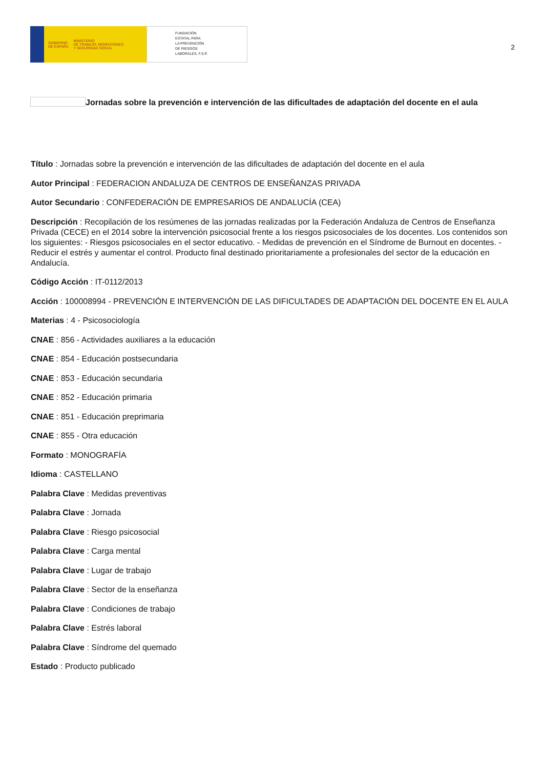GOBIERNO
DE ESPAÑA MINISTERIO
DE TRABAJO, MIGRACIONES
Y SEGURIDAD SOCIAL
FUNDACIÓN
ESTATAL PARA
LA PREVENCIÓN
DE RIESGOS
LABORALES, F.S.P.
2
Jornadas sobre la prevención e intervención de las dificultades de adaptación del docente en el aula
Título : Jornadas sobre la prevención e intervención de las dificultades de adaptación del docente en el aula
Autor Principal : FEDERACION ANDALUZA DE CENTROS DE ENSEÑANZAS PRIVADA
Autor Secundario : CONFEDERACIÓN DE EMPRESARIOS DE ANDALUCÍA (CEA)
Descripción : Recopilación de los resúmenes de las jornadas realizadas por la Federación Andaluza de Centros de Enseñanza Privada (CECE) en el 2014 sobre la intervención psicosocial frente a los riesgos psicosociales de los docentes. Los contenidos son los siguientes: - Riesgos psicosociales en el sector educativo. - Medidas de prevención en el Síndrome de Burnout en docentes. -Reducir el estrés y aumentar el control. Producto final destinado prioritariamente a profesionales del sector de la educación en Andalucía.
Código Acción : IT-0112/2013
Acción : 100008994 - PREVENCIÓN E INTERVENCIÓN DE LAS DIFICULTADES DE ADAPTACIÓN DEL DOCENTE EN EL AULA
Materias : 4 - Psicosociología
CNAE : 856 - Actividades auxiliares a la educación
CNAE : 854 - Educación postsecundaria
CNAE : 853 - Educación secundaria
CNAE : 852 - Educación primaria
CNAE : 851 - Educación preprimaria
CNAE : 855 - Otra educación
Formato : MONOGRAFÍA
Idioma : CASTELLANO
Palabra Clave : Medidas preventivas
Palabra Clave : Jornada
Palabra Clave : Riesgo psicosocial
Palabra Clave : Carga mental
Palabra Clave : Lugar de trabajo
Palabra Clave : Sector de la enseñanza
Palabra Clave : Condiciones de trabajo
Palabra Clave : Estrés laboral
Palabra Clave : Síndrome del quemado
Estado : Producto publicado